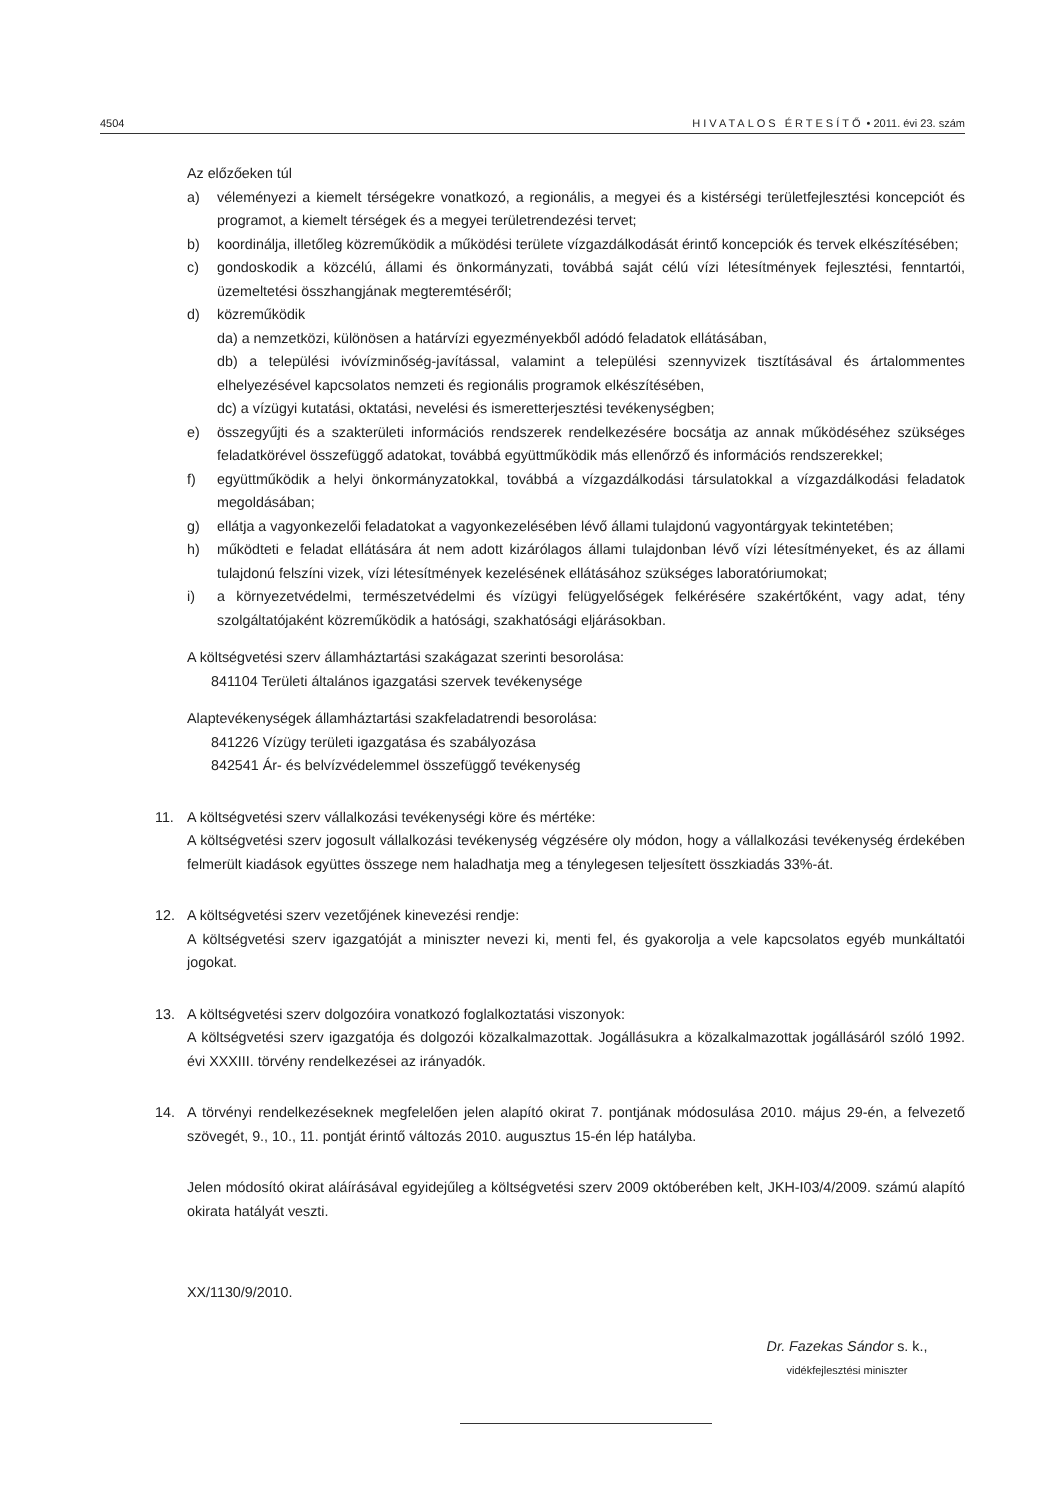4504 HIVATALOS ÉRTESÍTŐ • 2011. évi 23. szám
Az előzőeken túl
a) véleményezi a kiemelt térségekre vonatkozó, a regionális, a megyei és a kistérségi területfejlesztési koncepciót és programot, a kiemelt térségek és a megyei területrendezési tervet;
b) koordinálja, illetőleg közreműködik a működési területe vízgazdálkodását érintő koncepciók és tervek elkészítésében;
c) gondoskodik a közcélú, állami és önkormányzati, továbbá saját célú vízi létesítmények fejlesztési, fenntartói, üzemeltetési összhangjának megteremtéséről;
d) közreműködik
da) a nemzetközi, különösen a határvízi egyezményekből adódó feladatok ellátásában,
db) a települési ivóvízminőség-javítással, valamint a települési szennyvizek tisztításával és ártalommentes elhelyezésével kapcsolatos nemzeti és regionális programok elkészítésében,
dc) a vízügyi kutatási, oktatási, nevelési és ismeretterjesztési tevékenységben;
e) összegyűjti és a szakterületi információs rendszerek rendelkezésére bocsátja az annak működéséhez szükséges feladatkörével összefüggő adatokat, továbbá együttműködik más ellenőrző és információs rendszerekkel;
f) együttműködik a helyi önkormányzatokkal, továbbá a vízgazdálkodási társulatokkal a vízgazdálkodási feladatok megoldásában;
g) ellátja a vagyonkezelői feladatokat a vagyonkezelésében lévő állami tulajdonú vagyontárgyak tekintetében;
h) működteti e feladat ellátására át nem adott kizárólagos állami tulajdonban lévő vízi létesítményeket, és az állami tulajdonú felszíni vizek, vízi létesítmények kezelésének ellátásához szükséges laboratóriumokat;
i) a környezetvédelmi, természetvédelmi és vízügyi felügyelőségek felkérésére szakértőként, vagy adat, tény szolgáltatójaként közreműködik a hatósági, szakhatósági eljárásokban.
A költségvetési szerv államháztartási szakágazat szerinti besorolása:
841104 Területi általános igazgatási szervek tevékenysége
Alaptevékenységek államháztartási szakfeladatrendi besorolása:
841226 Vízügy területi igazgatása és szabályozása
842541 Ár- és belvízvédelemmel összefüggő tevékenység
11. A költségvetési szerv vállalkozási tevékenységi köre és mértéke:
A költségvetési szerv jogosult vállalkozási tevékenység végzésére oly módon, hogy a vállalkozási tevékenység érdekében felmerült kiadások együttes összege nem haladhatja meg a ténylegesen teljesített összkiadás 33%-át.
12. A költségvetési szerv vezetőjének kinevezési rendje:
A költségvetési szerv igazgatóját a miniszter nevezi ki, menti fel, és gyakorolja a vele kapcsolatos egyéb munkáltatói jogokat.
13. A költségvetési szerv dolgozóira vonatkozó foglalkoztatási viszonyok:
A költségvetési szerv igazgatója és dolgozói közalkalmazottak. Jogállásukra a közalkalmazottak jogállásáról szóló 1992. évi XXXIII. törvény rendelkezései az irányadók.
14. A törvényi rendelkezéseknek megfelelően jelen alapító okirat 7. pontjának módosulása 2010. május 29-én, a felvezető szövegét, 9., 10., 11. pontját érintő változás 2010. augusztus 15-én lép hatályba.
Jelen módosító okirat aláírásával egyidejűleg a költségvetési szerv 2009 októberében kelt, JKH-I03/4/2009. számú alapító okirata hatályát veszti.
XX/1130/9/2010.
Dr. Fazekas Sándor s. k.,
vidékfejlesztési miniszter